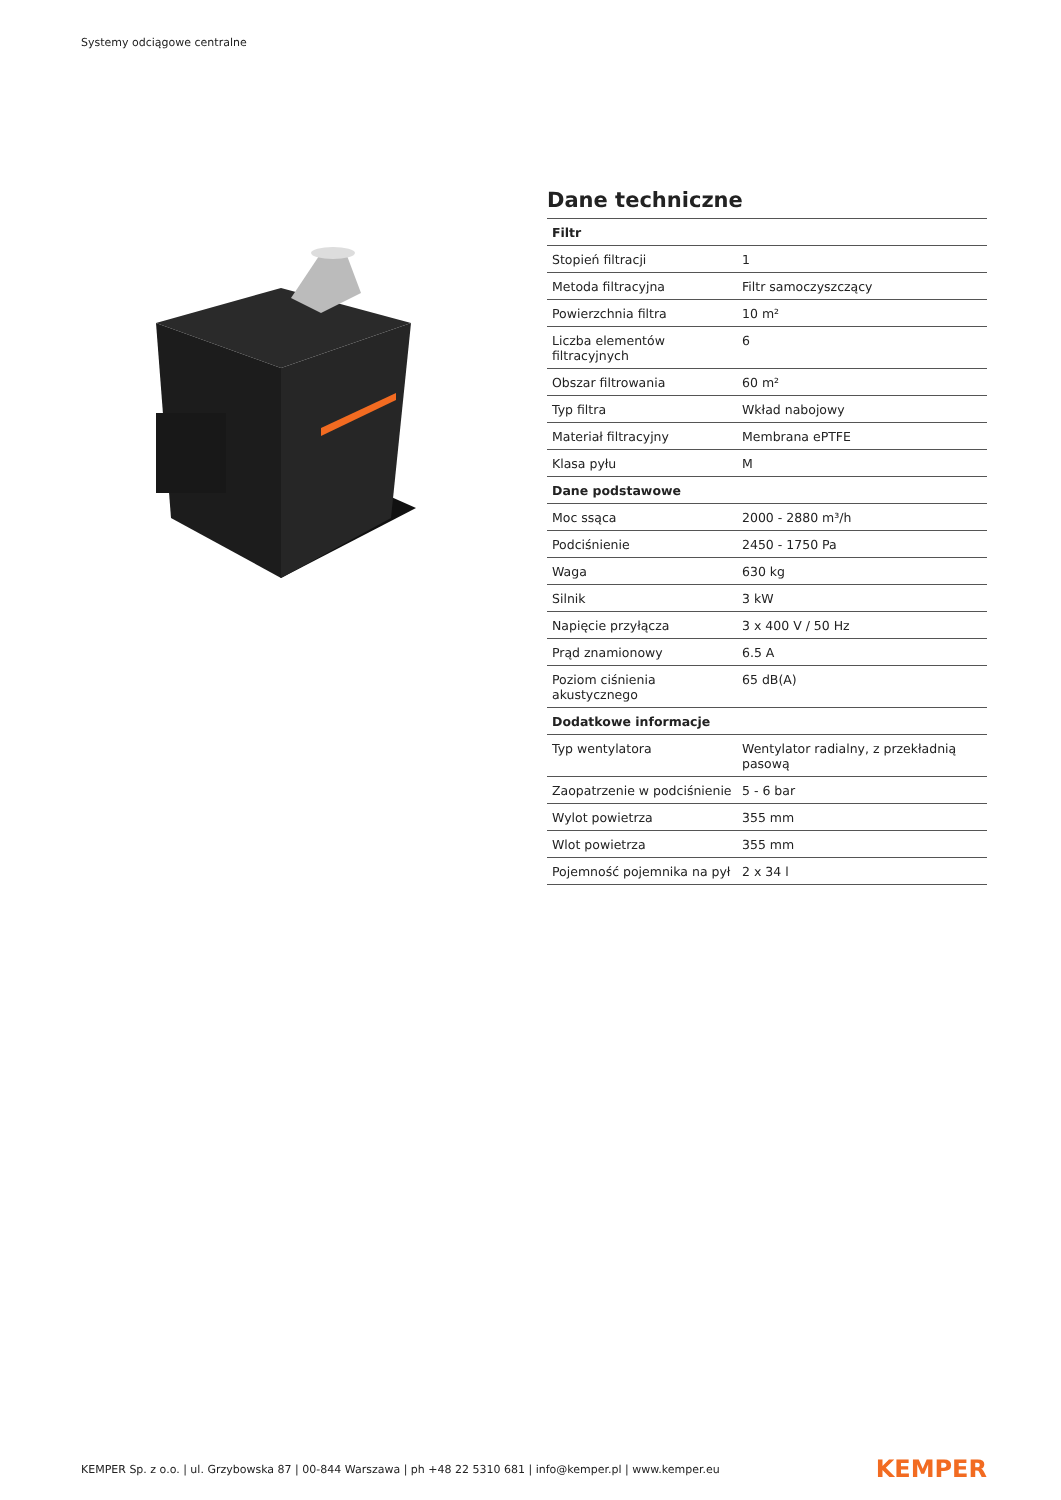Systemy odciągowe centralne
Dane techniczne
| Filtr | |
| --- | --- |
| Stopień filtracji | 1 |
| Metoda filtracyjna | Filtr samoczyszczący |
| Powierzchnia filtra | 10 m² |
| Liczba elementów filtracyjnych | 6 |
| Obszar filtrowania | 60 m² |
| Typ filtra | Wkład nabojowy |
| Materiał filtracyjny | Membrana ePTFE |
| Klasa pyłu | M |
| Dane podstawowe | |
| Moc ssąca | 2000 - 2880 m³/h |
| Podciśnienie | 2450 - 1750 Pa |
| Waga | 630 kg |
| Silnik | 3 kW |
| Napięcie przyłącza | 3 x 400 V / 50 Hz |
| Prąd znamionowy | 6.5 A |
| Poziom ciśnienia akustycznego | 65 dB(A) |
| Dodatkowe informacje | |
| Typ wentylatora | Wentylator radialny, z przekładnią pasową |
| Zaopatrzenie w podciśnienie | 5 - 6 bar |
| Wylot powietrza | 355 mm |
| Wlot powietrza | 355 mm |
| Pojemność pojemnika na pył | 2 x 34 l |
KEMPER Sp. z o.o. | ul. Grzybowska 87 | 00-844 Warszawa | ph +48 22 5310 681 | info@kemper.pl | www.kemper.eu KEMPER